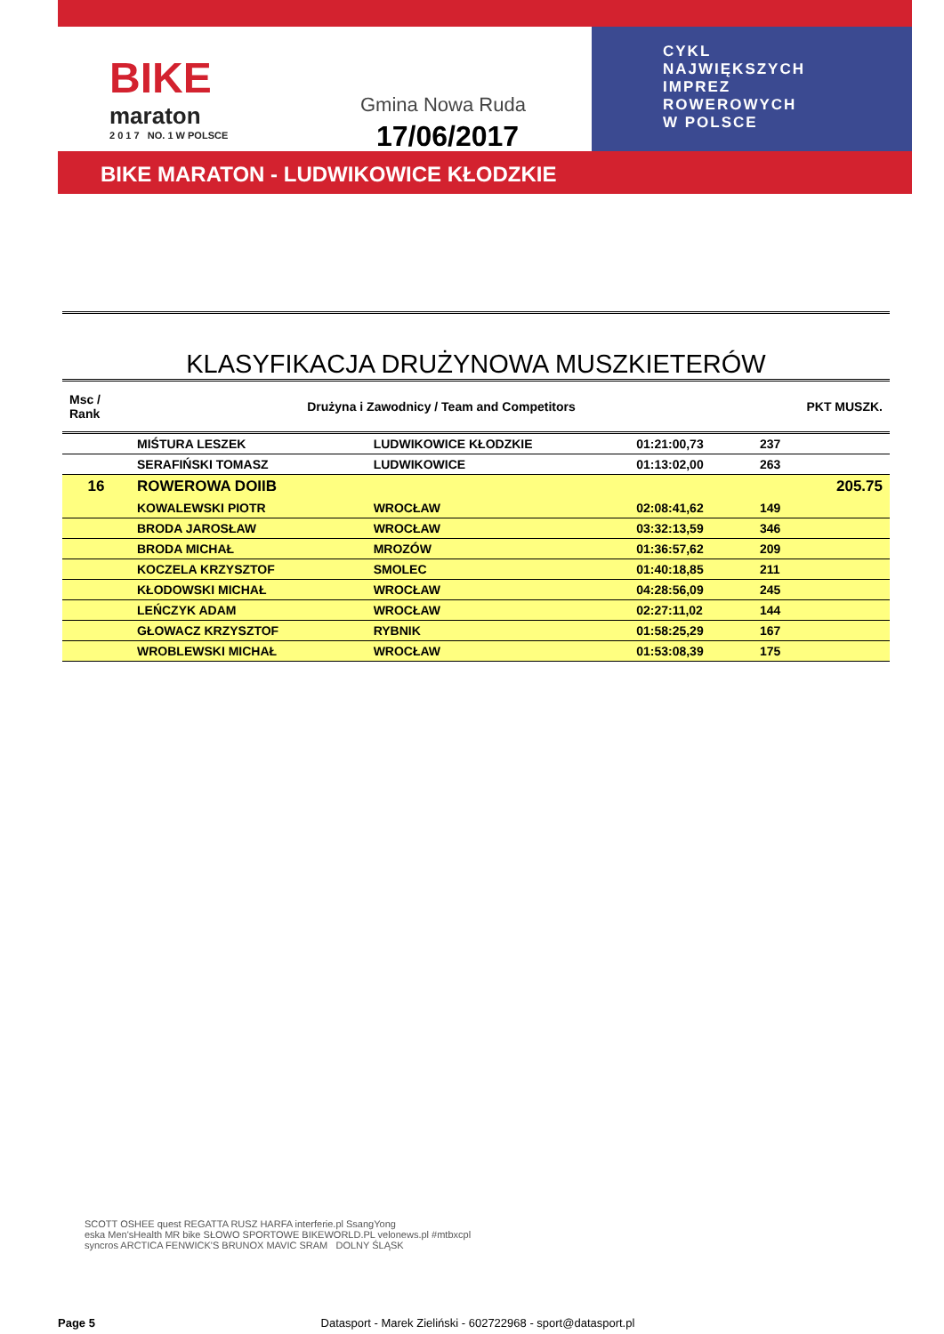BIKE
maraton
2 0 1 7 NO. 1 W POLSCE
Gmina Nowa Ruda
17/06/2017
CYKL
NAJWIĘKSZYCH
IMPREZ
ROWEROWYCH
W POLSCE
BIKE MARATON - LUDWIKOWICE KŁODZKIE
KLASYFIKACJA DRUŻYNOWA MUSZKIETERÓW
| Msc / Rank | Drużyna i Zawodnicy / Team and Competitors | | | PKT MUSZK. |
| --- | --- | --- | --- | --- |
| | MIŚTURA LESZEK | LUDWIKOWICE KŁODZKIE | 01:21:00,73 | 237 |
| | SERAFIŃSKI TOMASZ | LUDWIKOWICE | 01:13:02,00 | 263 |
| 16 | ROWEROWA DOIIB | | | 205.75 |
| | KOWALEWSKI PIOTR | WROCŁAW | 02:08:41,62 | 149 |
| | BRODA JAROSŁAW | WROCŁAW | 03:32:13,59 | 346 |
| | BRODA MICHAŁ | MROZÓW | 01:36:57,62 | 209 |
| | KOCZELA KRZYSZTOF | SMOLEC | 01:40:18,85 | 211 |
| | KŁODOWSKI MICHAŁ | WROCŁAW | 04:28:56,09 | 245 |
| | LEŃCZYK ADAM | WROCŁAW | 02:27:11,02 | 144 |
| | GŁOWACZ KRZYSZTOF | RYBNIK | 01:58:25,29 | 167 |
| | WROBLEWSKI MICHAŁ | WROCŁAW | 01:53:08,39 | 175 |
SCOTT OSHEE quest REGATTA RUSZ HARFA interferie.pl SsangYong
eska Men'sHealth MR bike SŁOWO SPORTOWE BIKEWORLD.PL velonews.pl #mtbxcpl
syncros ARCTICA FENWICK'S BRUNOX MAVIC SRAM DOLNY ŚLĄSK
Page 5 Datasport - Marek Zieliński - 602722968 - sport@datasport.pl